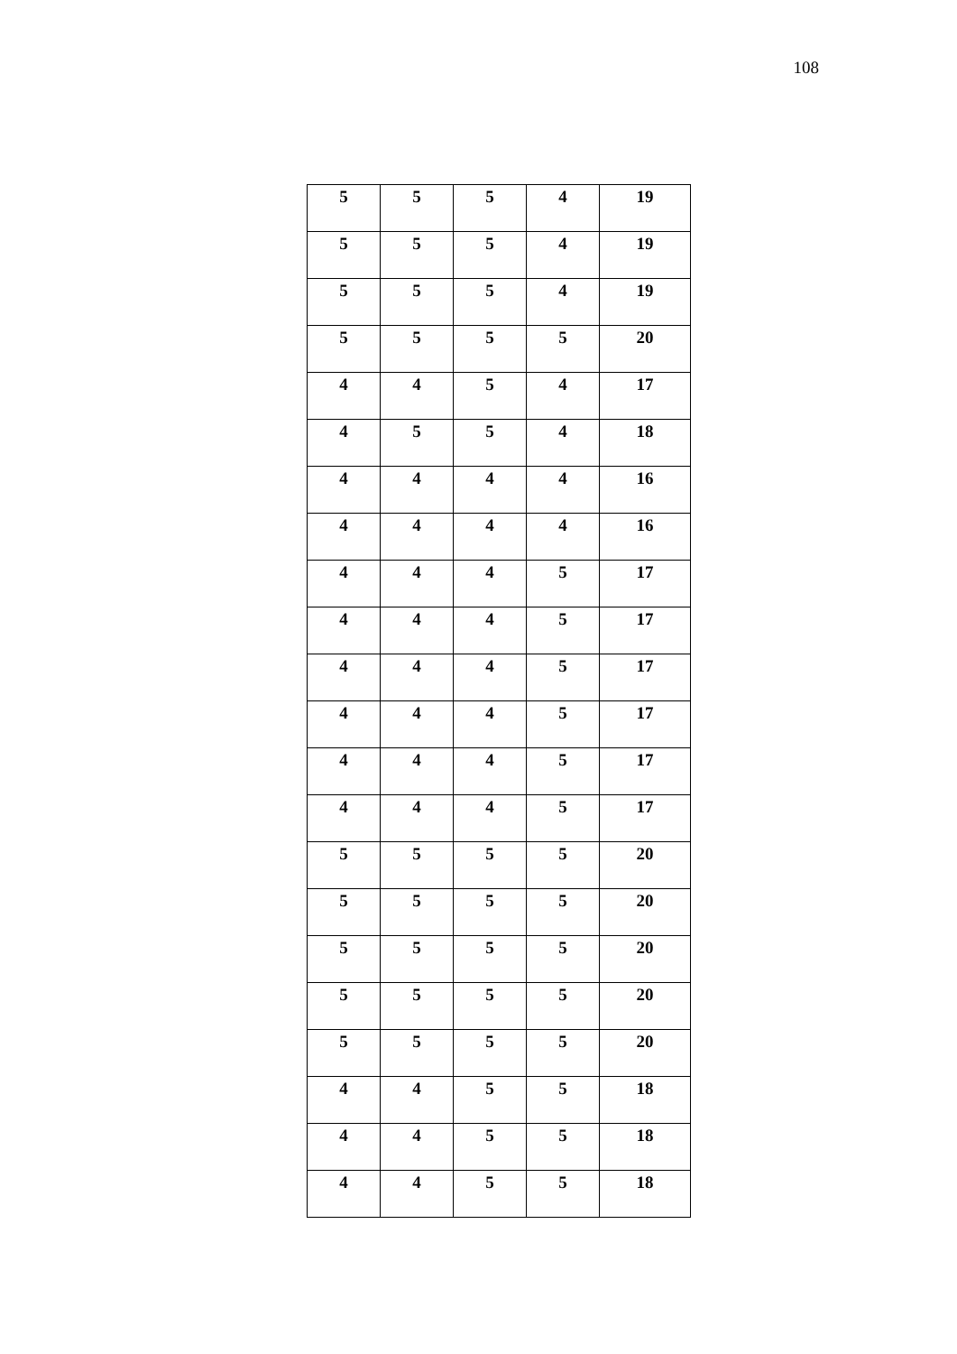108
| 5 | 5 | 5 | 4 | 19 |
| 5 | 5 | 5 | 4 | 19 |
| 5 | 5 | 5 | 4 | 19 |
| 5 | 5 | 5 | 5 | 20 |
| 4 | 4 | 5 | 4 | 17 |
| 4 | 5 | 5 | 4 | 18 |
| 4 | 4 | 4 | 4 | 16 |
| 4 | 4 | 4 | 4 | 16 |
| 4 | 4 | 4 | 5 | 17 |
| 4 | 4 | 4 | 5 | 17 |
| 4 | 4 | 4 | 5 | 17 |
| 4 | 4 | 4 | 5 | 17 |
| 4 | 4 | 4 | 5 | 17 |
| 4 | 4 | 4 | 5 | 17 |
| 5 | 5 | 5 | 5 | 20 |
| 5 | 5 | 5 | 5 | 20 |
| 5 | 5 | 5 | 5 | 20 |
| 5 | 5 | 5 | 5 | 20 |
| 5 | 5 | 5 | 5 | 20 |
| 4 | 4 | 5 | 5 | 18 |
| 4 | 4 | 5 | 5 | 18 |
| 4 | 4 | 5 | 5 | 18 |